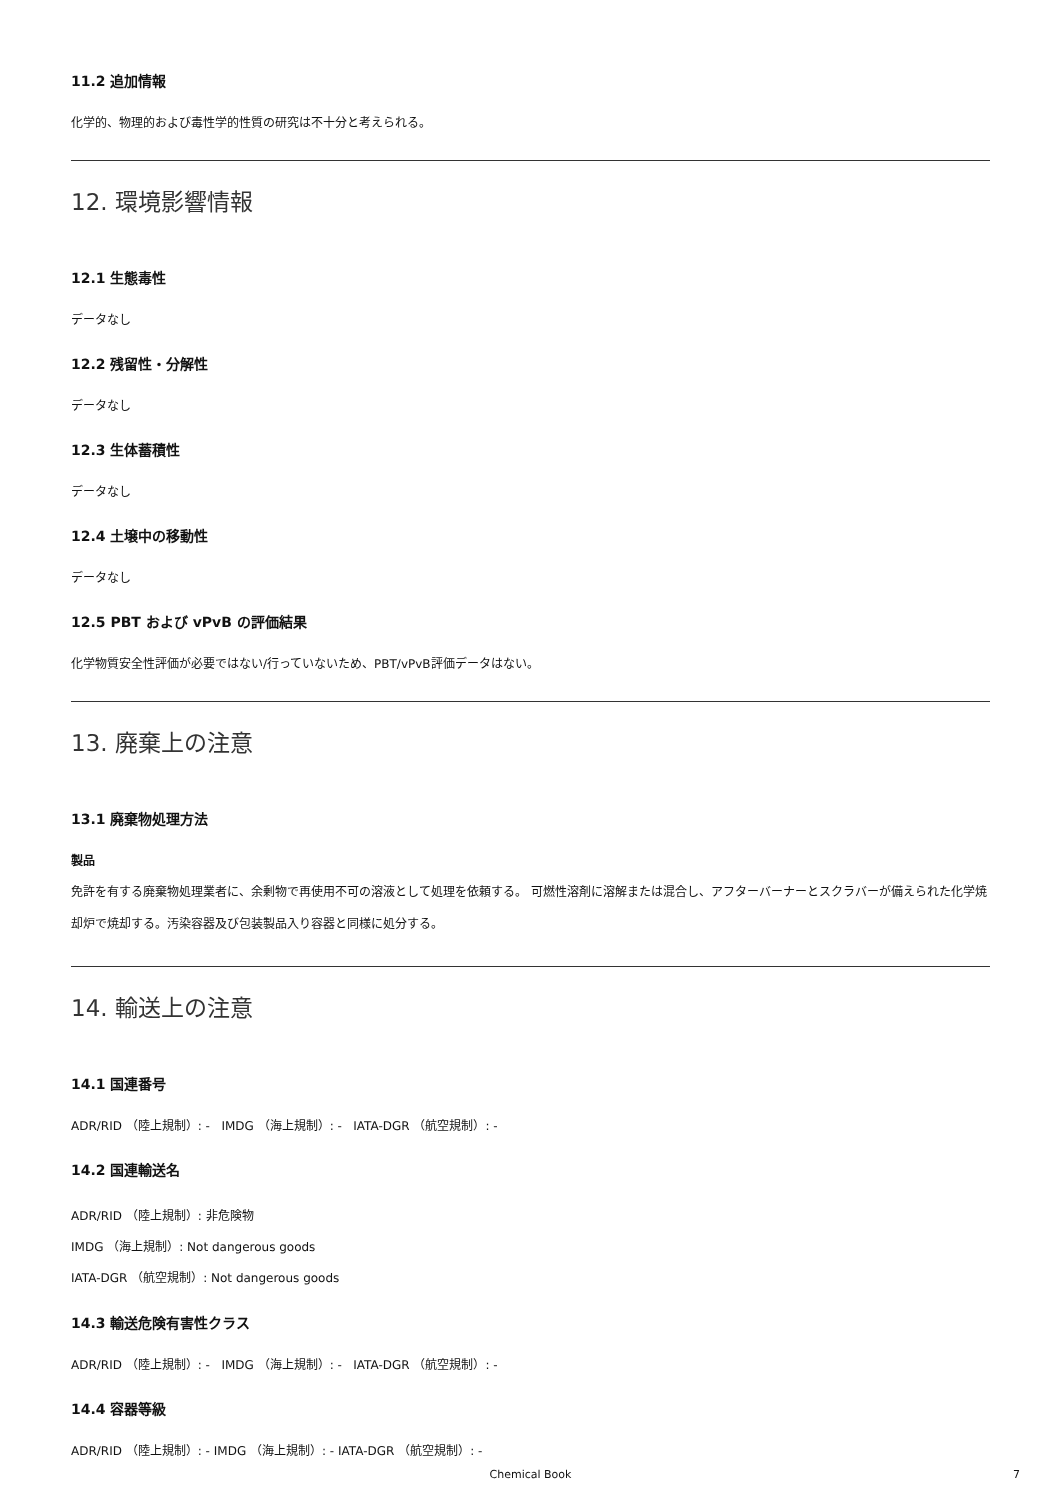11.2 追加情報
化学的、物理的および毒性学的性質の研究は不十分と考えられる。
12. 環境影響情報
12.1 生態毒性
データなし
12.2 残留性・分解性
データなし
12.3 生体蓄積性
データなし
12.4 土壌中の移動性
データなし
12.5 PBT および vPvB の評価結果
化学物質安全性評価が必要ではない/行っていないため、PBT/vPvB評価データはない。
13. 廃棄上の注意
13.1 廃棄物処理方法
製品
免許を有する廃棄物処理業者に、余剰物で再使用不可の溶液として処理を依頼する。 可燃性溶剤に溶解または混合し、アフターバーナーとスクラバーが備えられた化学焼却炉で焼却する。汚染容器及び包装製品入り容器と同様に処分する。
14. 輸送上の注意
14.1 国連番号
ADR/RID （陸上規制）: - IMDG （海上規制）: - IATA-DGR （航空規制）: -
14.2 国連輸送名
ADR/RID （陸上規制）: 非危険物
IMDG （海上規制）: Not dangerous goods
IATA-DGR （航空規制）: Not dangerous goods
14.3 輸送危険有害性クラス
ADR/RID （陸上規制）: - IMDG （海上規制）: - IATA-DGR （航空規制）: -
14.4 容器等級
ADR/RID （陸上規制）: - IMDG （海上規制）: - IATA-DGR （航空規制）: -
Chemical Book 7